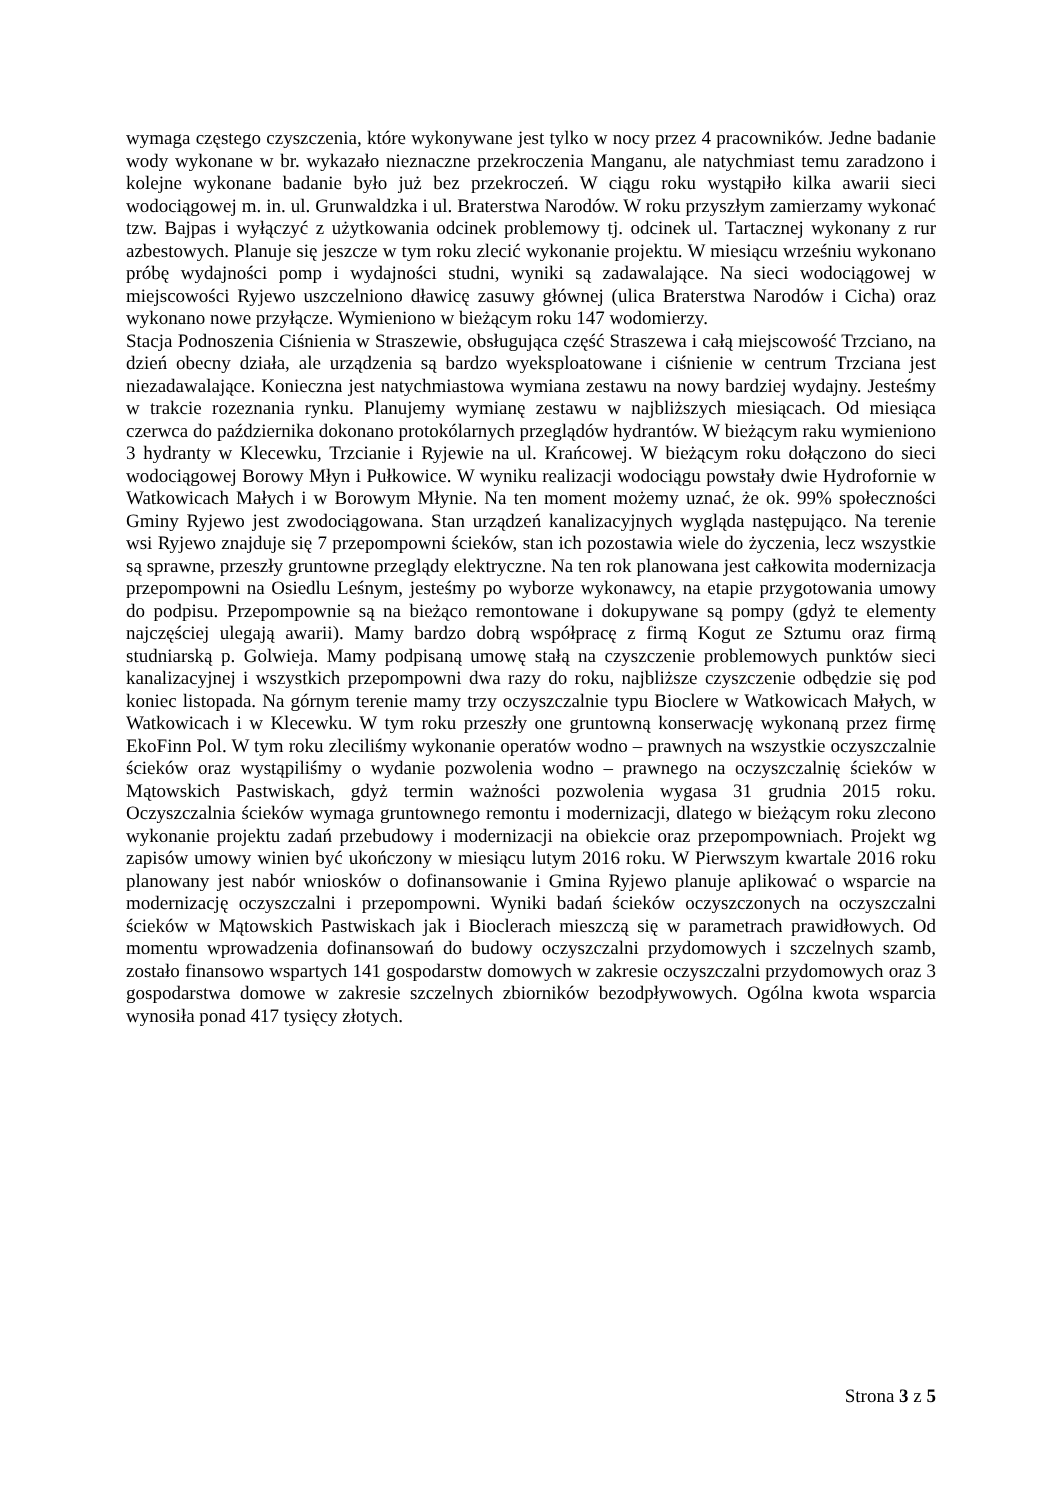wymaga częstego czyszczenia, które wykonywane jest tylko w nocy przez 4 pracowników. Jedne badanie wody wykonane w br. wykazało nieznaczne przekroczenia Manganu, ale natychmiast temu zaradzono i kolejne wykonane badanie było już bez przekroczeń. W ciągu roku wystąpiło kilka awarii sieci wodociągowej m. in. ul. Grunwaldzka i ul. Braterstwa Narodów. W roku przyszłym zamierzamy wykonać tzw. Bajpas i wyłączyć z użytkowania odcinek problemowy tj. odcinek ul. Tartacznej wykonany z rur azbestowych. Planuje się jeszcze w tym roku zlecić wykonanie projektu. W miesiącu wrześniu wykonano próbę wydajności pomp i wydajności studni, wyniki są zadawalające. Na sieci wodociągowej w miejscowości Ryjewo uszczelniono dławicę zasuwy głównej (ulica Braterstwa Narodów i Cicha) oraz wykonano nowe przyłącze. Wymieniono w bieżącym roku 147 wodomierzy.
Stacja Podnoszenia Ciśnienia w Straszewie, obsługująca część Straszewa i całą miejscowość Trzciano, na dzień obecny działa, ale urządzenia są bardzo wyeksploatowane i ciśnienie w centrum Trzciana jest niezadawalające. Konieczna jest natychmiastowa wymiana zestawu na nowy bardziej wydajny. Jesteśmy w trakcie rozeznania rynku. Planujemy wymianę zestawu w najbliższych miesiącach. Od miesiąca czerwca do października dokonano protokólarnych przeglądów hydrantów. W bieżącym raku wymieniono 3 hydranty w Klecewku, Trzcianie i Ryjewie na ul. Krańcowej. W bieżącym roku dołączono do sieci wodociągowej Borowy Młyn i Pułkowice. W wyniku realizacji wodociągu powstały dwie Hydrofornie w Watkowicach Małych i w Borowym Młynie. Na ten moment możemy uznać, że ok. 99% społeczności Gminy Ryjewo jest zwodociągowana. Stan urządzeń kanalizacyjnych wygląda następująco. Na terenie wsi Ryjewo znajduje się 7 przepompowni ścieków, stan ich pozostawia wiele do życzenia, lecz wszystkie są sprawne, przeszły gruntowne przeglądy elektryczne. Na ten rok planowana jest całkowita modernizacja przepompowni na Osiedlu Leśnym, jesteśmy po wyborze wykonawcy, na etapie przygotowania umowy do podpisu. Przepompownie są na bieżąco remontowane i dokupywane są pompy (gdyż te elementy najczęściej ulegają awarii). Mamy bardzo dobrą współpracę z firmą Kogut ze Sztumu oraz firmą studniarską p. Golwieja. Mamy podpisaną umowę stałą na czyszczenie problemowych punktów sieci kanalizacyjnej i wszystkich przepompowni dwa razy do roku, najbliższe czyszczenie odbędzie się pod koniec listopada. Na górnym terenie mamy trzy oczyszczalnie typu Bioclere w Watkowicach Małych, w Watkowicach i w Klecewku. W tym roku przeszły one gruntowną konserwację wykonaną przez firmę EkoFinn Pol. W tym roku zleciliśmy wykonanie operatów wodno – prawnych na wszystkie oczyszczalnie ścieków oraz wystąpiliśmy o wydanie pozwolenia wodno – prawnego na oczyszczalnię ścieków w Mątowskich Pastwiskach, gdyż termin ważności pozwolenia wygasa 31 grudnia 2015 roku. Oczyszczalnia ścieków wymaga gruntownego remontu i modernizacji, dlatego w bieżącym roku zlecono wykonanie projektu zadań przebudowy i modernizacji na obiekcie oraz przepompowniach. Projekt wg zapisów umowy winien być ukończony w miesiącu lutym 2016 roku. W Pierwszym kwartale 2016 roku planowany jest nabór wniosków o dofinansowanie i Gmina Ryjewo planuje aplikować o wsparcie na modernizację oczyszczalni i przepompowni. Wyniki badań ścieków oczyszczonych na oczyszczalni ścieków w Mątowskich Pastwiskach jak i Bioclerach mieszczą się w parametrach prawidłowych. Od momentu wprowadzenia dofinansowań do budowy oczyszczalni przydomowych i szczelnych szamb, zostało finansowo wspartych 141 gospodarstw domowych w zakresie oczyszczalni przydomowych oraz 3 gospodarstwa domowe w zakresie szczelnych zbiorników bezodpływowych. Ogólna kwota wsparcia wynosiła ponad 417 tysięcy złotych.
Strona 3 z 5